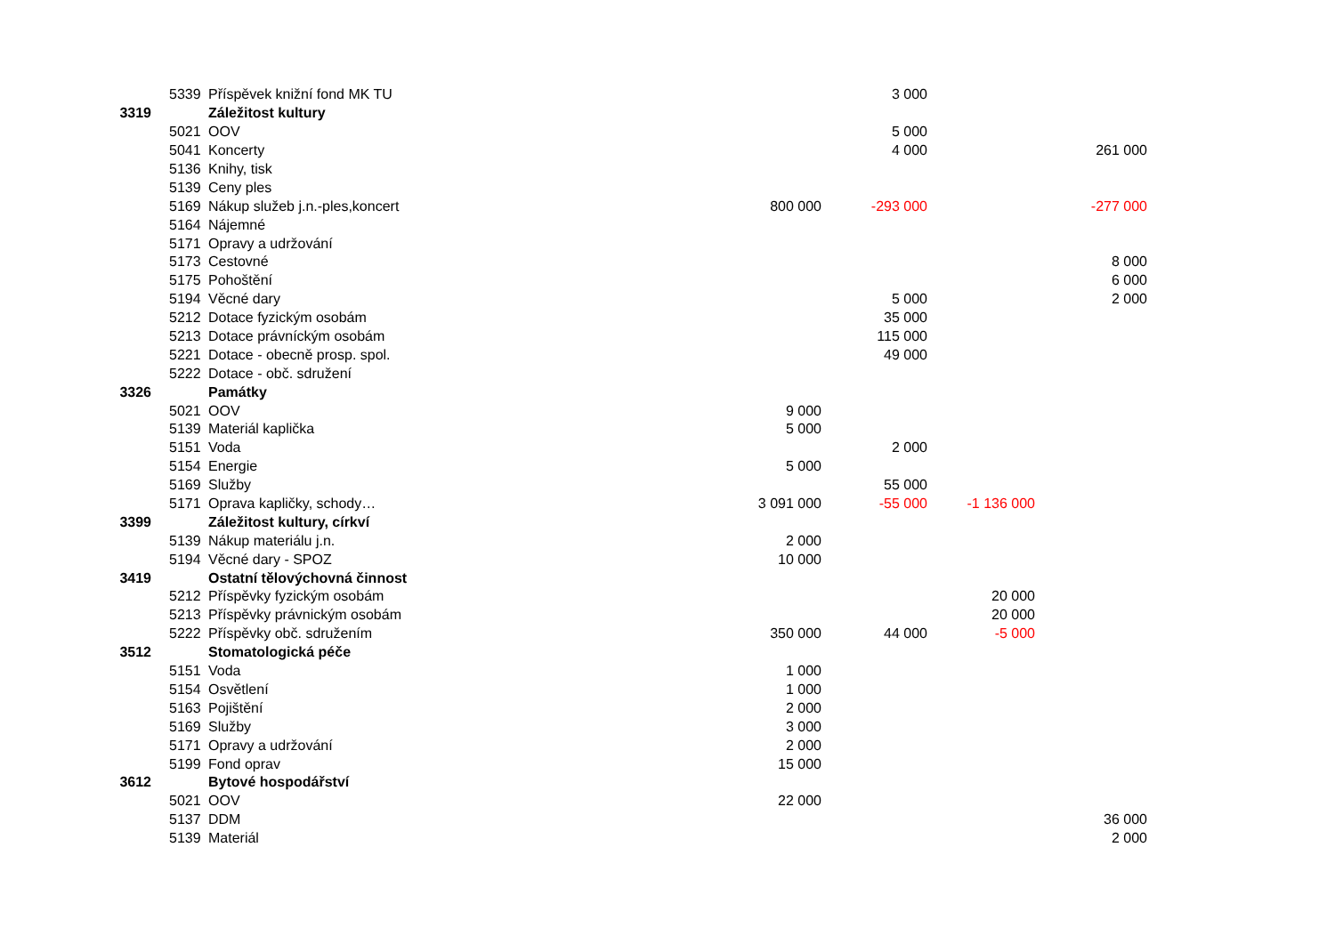| | 5339 | Příspěvek knižní fond MK TU | | 3 000 | | |
| 3319 | | Záležitost kultury | | | | |
| | 5021 | OOV | | 5 000 | | |
| | 5041 | Koncerty | | 4 000 | | 261 000 |
| | 5136 | Knihy, tisk | | | | |
| | 5139 | Ceny ples | | | | |
| | 5169 | Nákup služeb j.n.-ples,koncert | 800 000 | -293 000 | | -277 000 |
| | 5164 | Nájemné | | | | |
| | 5171 | Opravy a udržování | | | | |
| | 5173 | Cestovné | | | | 8 000 |
| | 5175 | Pohoštění | | | | 6 000 |
| | 5194 | Věcné dary | | 5 000 | | 2 000 |
| | 5212 | Dotace fyzickým osobám | | 35 000 | | |
| | 5213 | Dotace právníckým osobám | | 115 000 | | |
| | 5221 | Dotace - obecně prosp. spol. | | 49 000 | | |
| | 5222 | Dotace - obč. sdružení | | | | |
| 3326 | | Památky | | | | |
| | 5021 | OOV | 9 000 | | | |
| | 5139 | Materiál kaplička | 5 000 | | | |
| | 5151 | Voda | | 2 000 | | |
| | 5154 | Energie | 5 000 | | | |
| | 5169 | Služby | | 55 000 | | |
| | 5171 | Oprava kapličky, schody… | 3 091 000 | -55 000 | -1 136 000 | |
| 3399 | | Záležitost kultury, církví | | | | |
| | 5139 | Nákup materiálu j.n. | 2 000 | | | |
| | 5194 | Věcné dary - SPOZ | 10 000 | | | |
| 3419 | | Ostatní tělovýchovná činnost | | | | |
| | 5212 | Příspěvky fyzickým osobám | | | 20 000 | |
| | 5213 | Příspěvky právnickým osobám | | | 20 000 | |
| | 5222 | Příspěvky obč. sdružením | 350 000 | 44 000 | -5 000 | |
| 3512 | | Stomatologická péče | | | | |
| | 5151 | Voda | 1 000 | | | |
| | 5154 | Osvětlení | 1 000 | | | |
| | 5163 | Pojištění | 2 000 | | | |
| | 5169 | Služby | 3 000 | | | |
| | 5171 | Opravy a udržování | 2 000 | | | |
| | 5199 | Fond oprav | 15 000 | | | |
| 3612 | | Bytové hospodářství | | | | |
| | 5021 | OOV | 22 000 | | | |
| | 5137 | DDM | | | | 36 000 |
| | 5139 | Materiál | | | | 2 000 |